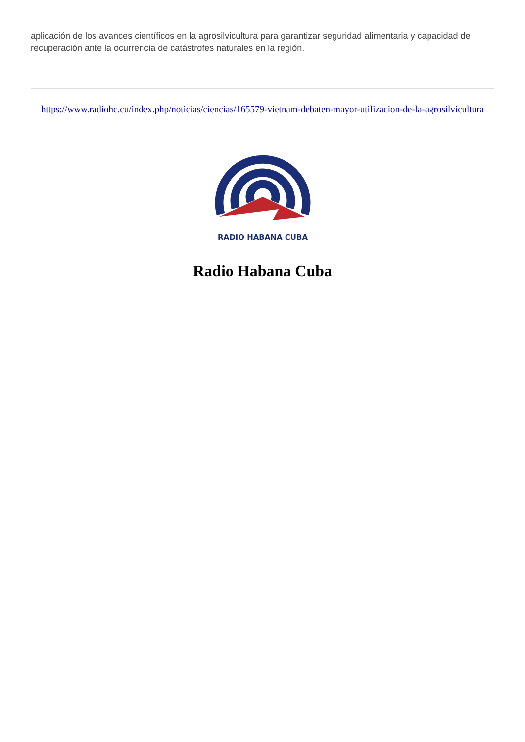aplicación de los avances científicos en la agrosilvicultura para garantizar seguridad alimentaria y capacidad de recuperación ante la ocurrencia de catástrofes naturales en la región.
https://www.radiohc.cu/index.php/noticias/ciencias/165579-vietnam-debaten-mayor-utilizacion-de-la-agrosilvicultura
RADIO HABANA CUBA
Radio Habana Cuba